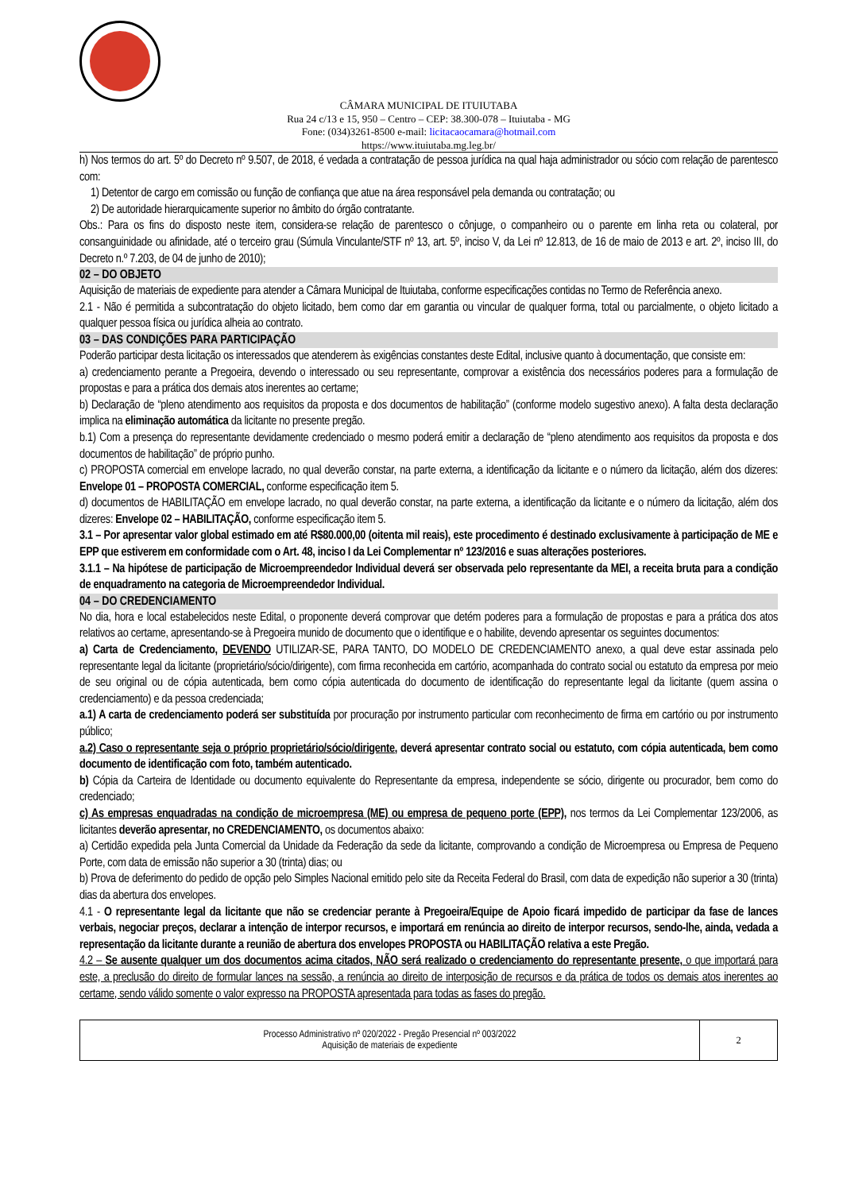CÂMARA MUNICIPAL DE ITUIUTABA
Rua 24 c/13 e 15, 950 – Centro – CEP: 38.300-078 – Ituiutaba - MG
Fone: (034)3261-8500 e-mail: licitacaocamara@hotmail.com
https://www.ituiutaba.mg.leg.br/
h) Nos termos do art. 5º do Decreto nº 9.507, de 2018, é vedada a contratação de pessoa jurídica na qual haja administrador ou sócio com relação de parentesco com:
1) Detentor de cargo em comissão ou função de confiança que atue na área responsável pela demanda ou contratação; ou
2) De autoridade hierarquicamente superior no âmbito do órgão contratante.
Obs.: Para os fins do disposto neste item, considera-se relação de parentesco o cônjuge, o companheiro ou o parente em linha reta ou colateral, por consanguinidade ou afinidade, até o terceiro grau (Súmula Vinculante/STF nº 13, art. 5º, inciso V, da Lei nº 12.813, de 16 de maio de 2013 e art. 2º, inciso III, do Decreto n.º 7.203, de 04 de junho de 2010);
02 – DO OBJETO
Aquisição de materiais de expediente para atender a Câmara Municipal de Ituiutaba, conforme especificações contidas no Termo de Referência anexo.
2.1 - Não é permitida a subcontratação do objeto licitado, bem como dar em garantia ou vincular de qualquer forma, total ou parcialmente, o objeto licitado a qualquer pessoa física ou jurídica alheia ao contrato.
03 – DAS CONDIÇÕES PARA PARTICIPAÇÃO
Poderão participar desta licitação os interessados que atenderem às exigências constantes deste Edital, inclusive quanto à documentação, que consiste em:
a) credenciamento perante a Pregoeira, devendo o interessado ou seu representante, comprovar a existência dos necessários poderes para a formulação de propostas e para a prática dos demais atos inerentes ao certame;
b) Declaração de “pleno atendimento aos requisitos da proposta e dos documentos de habilitação” (conforme modelo sugestivo anexo). A falta desta declaração implica na eliminação automática da licitante no presente pregão.
b.1) Com a presença do representante devidamente credenciado o mesmo poderá emitir a declaração de “pleno atendimento aos requisitos da proposta e dos documentos de habilitação” de próprio punho.
c) PROPOSTA comercial em envelope lacrado, no qual deverão constar, na parte externa, a identificação da licitante e o número da licitação, além dos dizeres: Envelope 01 – PROPOSTA COMERCIAL, conforme especificação item 5.
d) documentos de HABILITAÇÃO em envelope lacrado, no qual deverão constar, na parte externa, a identificação da licitante e o número da licitação, além dos dizeres: Envelope 02 – HABILITAÇÃO, conforme especificação item 5.
3.1 – Por apresentar valor global estimado em até R$80.000,00 (oitenta mil reais), este procedimento é destinado exclusivamente à participação de ME e EPP que estiverem em conformidade com o Art. 48, inciso I da Lei Complementar nº 123/2016 e suas alterações posteriores.
3.1.1 – Na hipótese de participação de Microempreendedor Individual deverá ser observada pelo representante da MEI, a receita bruta para a condição de enquadramento na categoria de Microempreendedor Individual.
04 – DO CREDENCIAMENTO
No dia, hora e local estabelecidos neste Edital, o proponente deverá comprovar que detém poderes para a formulação de propostas e para a prática dos atos relativos ao certame, apresentando-se à Pregoeira munido de documento que o identifique e o habilite, devendo apresentar os seguintes documentos:
a) Carta de Credenciamento, DEVENDO UTILIZAR-SE, PARA TANTO, DO MODELO DE CREDENCIAMENTO anexo, a qual deve estar assinada pelo representante legal da licitante (proprietário/sócio/dirigente), com firma reconhecida em cartório, acompanhada do contrato social ou estatuto da empresa por meio de seu original ou de cópia autenticada, bem como cópia autenticada do documento de identificação do representante legal da licitante (quem assina o credenciamento) e da pessoa credenciada;
a.1) A carta de credenciamento poderá ser substituída por procuração por instrumento particular com reconhecimento de firma em cartório ou por instrumento público;
a.2) Caso o representante seja o próprio proprietário/sócio/dirigente, deverá apresentar contrato social ou estatuto, com cópia autenticada, bem como documento de identificação com foto, também autenticado.
b) Cópia da Carteira de Identidade ou documento equivalente do Representante da empresa, independente se sócio, dirigente ou procurador, bem como do credenciado;
c) As empresas enquadradas na condição de microempresa (ME) ou empresa de pequeno porte (EPP), nos termos da Lei Complementar 123/2006, as licitantes deverão apresentar, no CREDENCIAMENTO, os documentos abaixo:
a) Certidão expedida pela Junta Comercial da Unidade da Federação da sede da licitante, comprovando a condição de Microempresa ou Empresa de Pequeno Porte, com data de emissão não superior a 30 (trinta) dias; ou
b) Prova de deferimento do pedido de opção pelo Simples Nacional emitido pelo site da Receita Federal do Brasil, com data de expedição não superior a 30 (trinta) dias da abertura dos envelopes.
4.1 - O representante legal da licitante que não se credenciar perante à Pregoeira/Equipe de Apoio ficará impedido de participar da fase de lances verbais, negociar preços, declarar a intenção de interpor recursos, e importará em renúncia ao direito de interpor recursos, sendo-lhe, ainda, vedada a representação da licitante durante a reunião de abertura dos envelopes PROPOSTA ou HABILITAÇÃO relativa a este Pregão.
4.2 – Se ausente qualquer um dos documentos acima citados, NÃO será realizado o credenciamento do representante presente, o que importará para este, a preclusão do direito de formular lances na sessão, a renúncia ao direito de interposição de recursos e da prática de todos os demais atos inerentes ao certame, sendo válido somente o valor expresso na PROPOSTA apresentada para todas as fases do pregão.
| Processo Administrativo nº 020/2022 - Pregão Presencial nº 003/2022 Aquisição de materiais de expediente | 2 |